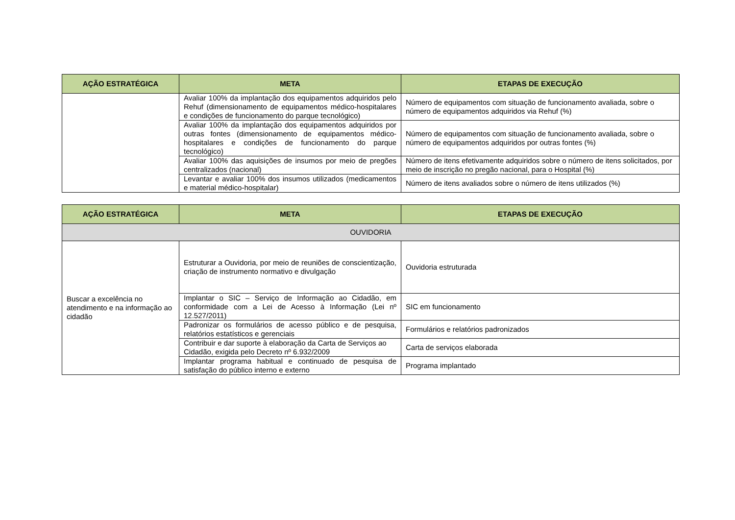| AÇÃO ESTRATÉGICA | META | ETAPAS DE EXECUÇÃO |
| --- | --- | --- |
| | Avaliar 100% da implantação dos equipamentos adquiridos pelo Rehuf (dimensionamento de equipamentos médico-hospitalares e condições de funcionamento do parque tecnológico) | Número de equipamentos com situação de funcionamento avaliada, sobre o número de equipamentos adquiridos via Rehuf (%) |
| | Avaliar 100% da implantação dos equipamentos adquiridos por outras fontes (dimensionamento de equipamentos médico-hospitalares e condições de funcionamento do parque tecnológico) | Número de equipamentos com situação de funcionamento avaliada, sobre o número de equipamentos adquiridos por outras fontes (%) |
| | Avaliar 100% das aquisições de insumos por meio de pregões centralizados (nacional) | Número de itens efetivamente adquiridos sobre o número de itens solicitados, por meio de inscrição no pregão nacional, para o Hospital (%) |
| | Levantar e avaliar 100% dos insumos utilizados (medicamentos e material médico-hospitalar) | Número de itens avaliados sobre o número de itens utilizados (%) |
| AÇÃO ESTRATÉGICA | META | ETAPAS DE EXECUÇÃO |
| --- | --- | --- |
| OUVIDORIA | | |
| Buscar a excelência no atendimento e na informação ao cidadão | Estruturar a Ouvidoria, por meio de reuniões de conscientização, criação de instrumento normativo e divulgação | Ouvidoria estruturada |
| | Implantar o SIC – Serviço de Informação ao Cidadão, em conformidade com a Lei de Acesso à Informação (Lei nº 12.527/2011) | SIC em funcionamento |
| | Padronizar os formulários de acesso público e de pesquisa, relatórios estatísticos e gerenciais | Formulários e relatórios padronizados |
| | Contribuir e dar suporte à elaboração da Carta de Serviços ao Cidadão, exigida pelo Decreto nº 6.932/2009 | Carta de serviços elaborada |
| | Implantar programa habitual e continuado de pesquisa de satisfação do público interno e externo | Programa implantado |